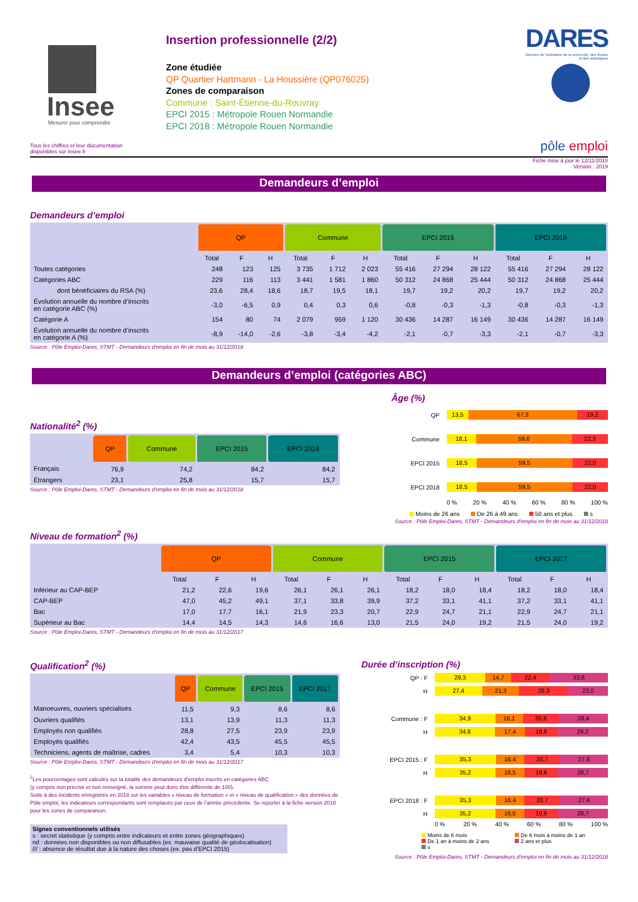Insee
Mesurer pour comprendre
Tous les chiffres et leur documentation disponibles sur Insee.fr
Insertion professionnelle (2/2)
Zone étudiée
QP Quartier Hartmann - La Houssière (QP076025)
Zones de comparaison
Commune : Saint-Étienne-du-Rouvray
EPCI 2015 : Métropole Rouen Normandie
EPCI 2018 : Métropole Rouen Normandie
DARES
direction de l'animation de la recherche, des études et des statistiques
pôle emploi
Fiche mise à jour le 12/11/2018
Version : 2019
Demandeurs d’emploi
Demandeurs d’emploi
| | QP | | | Commune | | | EPCI 2015 | | | EPCI 2018 | | |
| --- | --- | --- | --- | --- | --- | --- | --- | --- | --- | --- | --- | --- |
| | Total | F | H | Total | F | H | Total | F | H | Total | F | H |
| Toutes catégories | 248 | 123 | 125 | 3 735 | 1 712 | 2 023 | 55 416 | 27 294 | 28 122 | 55 416 | 27 294 | 28 122 |
| Catégories ABC | 229 | 116 | 113 | 3 441 | 1 581 | 1 860 | 50 312 | 24 868 | 25 444 | 50 312 | 24 868 | 25 444 |
| dont bénéficiaires du RSA (%) | 23,6 | 28,4 | 18,6 | 18,7 | 19,5 | 18,1 | 19,7 | 19,2 | 20,2 | 19,7 | 19,2 | 20,2 |
| Évolution annuelle du nombre d’inscrits en catégorie ABC (%) | -3,0 | -6,5 | 0,9 | 0,4 | 0,3 | 0,6 | -0,8 | -0,3 | -1,3 | -0,8 | -0,3 | -1,3 |
| Catégorie A | 154 | 80 | 74 | 2 079 | 959 | 1 120 | 30 436 | 14 287 | 16 149 | 30 436 | 14 287 | 16 149 |
| Évolution annuelle du nombre d’inscrits en catégorie A (%) | -8,9 | -14,0 | -2,6 | -3,8 | -3,4 | -4,2 | -2,1 | -0,7 | -3,3 | -2,1 | -0,7 | -3,3 |
Source : Pôle Emploi-Dares, STMT - Demandeurs d'emploi en fin de mois au 31/12/2018
Demandeurs d’emploi (catégories ABC)
Nationalité<sup>2</sup> (%)
| | QP | Commune | EPCI 2015 | EPCI 2018 |
| --- | --- | --- | --- | --- |
| Français | 76,9 | 74,2 | 84,2 | 84,2 |
| Étrangers | 23,1 | 25,8 | 15,7 | 15,7 |
Source : Pôle Emploi-Dares, STMT - Demandeurs d'emploi en fin de mois au 31/12/2018
Âge (%)
QP
13,5 67,3 19,2
Commune
18,1 59,6 22,3
EPCI 2015
18,5 59,5 22,0
EPCI 2018
18,5 59,5 22,0
0 % 20 % 40 % 60 % 80 % 100 %
Moins de 26 ans De 26 à 49 ans 50 ans et plus s
Source : Pôle Emploi-Dares, STMT - Demandeurs d'emploi en fin de mois au 31/12/2018
Niveau de formation<sup>2</sup> (%)
| | QP | | | Commune | | | EPCI 2015 | | | EPCI 2017 | | |
| --- | --- | --- | --- | --- | --- | --- | --- | --- | --- | --- | --- | --- |
| | Total | F | H | Total | F | H | Total | F | H | Total | F | H |
| Inférieur au CAP-BEP | 21,2 | 22,6 | 19,6 | 26,1 | 26,1 | 26,1 | 18,2 | 18,0 | 18,4 | 18,2 | 18,0 | 18,4 |
| CAP-BEP | 47,0 | 45,2 | 49,1 | 37,1 | 33,8 | 39,9 | 37,2 | 33,1 | 41,1 | 37,2 | 33,1 | 41,1 |
| Bac | 17,0 | 17,7 | 16,1 | 21,9 | 23,3 | 20,7 | 22,9 | 24,7 | 21,1 | 22,9 | 24,7 | 21,1 |
| Supérieur au Bac | 14,4 | 14,5 | 14,3 | 14,6 | 16,6 | 13,0 | 21,5 | 24,0 | 19,2 | 21,5 | 24,0 | 19,2 |
Source : Pôle Emploi-Dares, STMT - Demandeurs d'emploi en fin de mois au 31/12/2017
Qualification<sup>2</sup> (%)
| | QP | Commune | EPCI 2015 | EPCI 2017 |
| --- | --- | --- | --- | --- |
| Manoeuvres, ouvriers spécialisés | 11,5 | 9,3 | 8,6 | 8,6 |
| Ouvriers qualifiés | 13,1 | 13,9 | 11,3 | 11,3 |
| Employés non qualifiés | 28,8 | 27,5 | 23,9 | 23,9 |
| Employés qualifiés | 42,4 | 43,5 | 45,5 | 45,5 |
| Techniciens, agents de maîtrise, cadres | 3,4 | 5,4 | 10,3 | 10,3 |
Source : Pôle Emploi-Dares, STMT - Demandeurs d'emploi en fin de mois au 31/12/2017
<sup>2</sup> Les pourcentages sont calculés sur la totalité des demandeurs d’emploi inscrits en catégories ABC
(y compris non précisé et non renseigné, la somme peut donc être différente de 100).
Suite à des incidents enregistrés en 2018 sur les variables « niveau de formation » et « niveau de qualification » des données de Pôle emploi, les indicateurs correspondants sont remplacés par ceux de l’année précédente. Se reporter à la fiche version 2018 pour les zones de comparaison.
Signes conventionnels utilisés
s : secret statistique (y compris entre indicateurs et entre zones géographiques)
nd : données non disponibles ou non diffusables (ex. mauvaise qualité de géolocalisation)
/// : absence de résultat due à la nature des choses (ex. pas d’EPCI 2015)
Durée d’inscription (%)
QP : F
29,3 14,7 22,4 33,6
H
27,4 21,3 28,3 23,0
Commune : F
34,9 16,1 20,6 28,4
H
34,8 17,4 18,6 29,2
EPCI 2015 : F
35,3 16,4 20,7 27,6
H
35,2 16,5 19,6 28,7
EPCI 2018 : F
35,3 16,4 20,7 27,6
H
35,2 16,5 19,6 28,7
0 % 20 % 40 % 60 % 80 % 100 %
Moins de 6 mois De 6 mois à moins de 1 an De 1 an à moins de 2 ans 2 ans et plus s
Source : Pôle Emploi-Dares, STMT - Demandeurs d'emploi en fin de mois au 31/12/2018